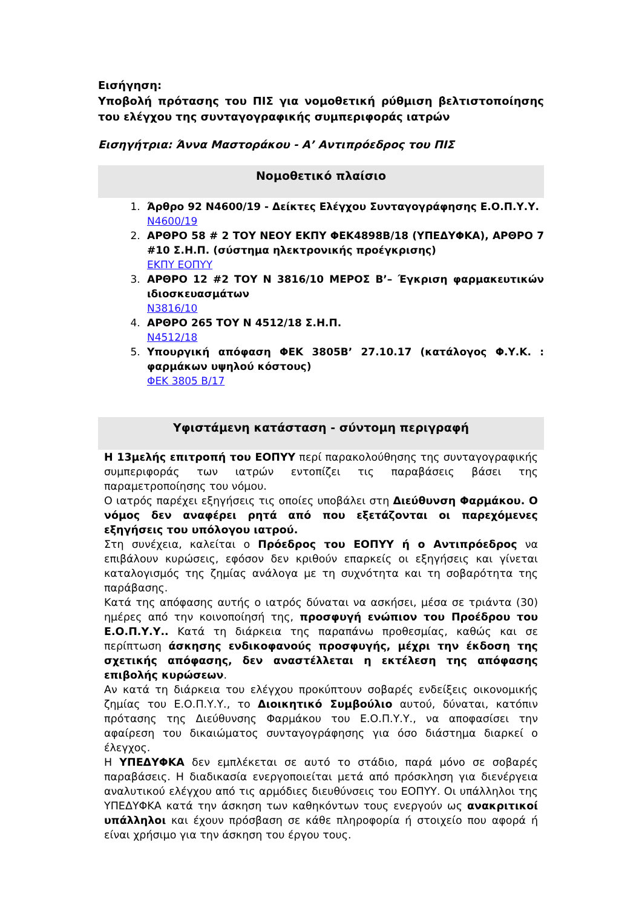Εισήγηση:
Υποβολή πρότασης του ΠΙΣ για νομοθετική ρύθμιση βελτιστοποίησης του ελέγχου της συνταγογραφικής συμπεριφοράς ιατρών
Εισηγήτρια: Άννα Μαστοράκου - Α’ Αντιπρόεδρος του ΠΙΣ
Νομοθετικό πλαίσιο
1. Άρθρο 92 Ν4600/19 - Δείκτες Ελέγχου Συνταγογράφησης Ε.Ο.Π.Υ.Υ.
Ν4600/19
2. ΑΡΘΡΟ 58 # 2 ΤΟΥ ΝΕΟΥ ΕΚΠΥ ΦΕΚ4898Β/18 (ΥΠΕΔΥΦΚΑ), ΑΡΘΡΟ 7 #10 Σ.Η.Π. (σύστημα ηλεκτρονικής προέγκρισης)
ΕΚΠΥ ΕΟΠΥΥ
3. ΑΡΘΡΟ 12 #2 ΤΟΥ Ν 3816/10 ΜΕΡΟΣ Β’– Έγκριση φαρμακευτικών ιδιοσκευασμάτων
Ν3816/10
4. ΑΡΘΡΟ 265 ΤΟΥ Ν 4512/18 Σ.Η.Π.
Ν4512/18
5. Υπουργική απόφαση ΦΕΚ 3805Β’ 27.10.17 (κατάλογος Φ.Υ.Κ. : φαρμάκων υψηλού κόστους)
ΦΕΚ 3805 Β/17
Υφιστάμενη κατάσταση - σύντομη περιγραφή
Η 13μελής επιτροπή του ΕΟΠΥΥ περί παρακολούθησης της συνταγογραφικής συμπεριφοράς των ιατρών εντοπίζει τις παραβάσεις βάσει της παραμετροποίησης του νόμου.
Ο ιατρός παρέχει εξηγήσεις τις οποίες υποβάλει στη Διεύθυνση Φαρμάκου. Ο νόμος δεν αναφέρει ρητά από που εξετάζονται οι παρεχόμενες εξηγήσεις του υπόλογου ιατρού.
Στη συνέχεια, καλείται ο Πρόεδρος του ΕΟΠΥΥ ή ο Αντιπρόεδρος να επιβάλουν κυρώσεις, εφόσον δεν κριθούν επαρκείς οι εξηγήσεις και γίνεται καταλογισμός της ζημίας ανάλογα με τη συχνότητα και τη σοβαρότητα της παράβασης.
Κατά της απόφασης αυτής ο ιατρός δύναται να ασκήσει, μέσα σε τριάντα (30) ημέρες από την κοινοποίησή της, προσφυγή ενώπιον του Προέδρου του Ε.Ο.Π.Υ.Υ.. Κατά τη διάρκεια της παραπάνω προθεσμίας, καθώς και σε περίπτωση άσκησης ενδικοφανούς προσφυγής, μέχρι την έκδοση της σχετικής απόφασης, δεν αναστέλλεται η εκτέλεση της απόφασης επιβολής κυρώσεων.
Αν κατά τη διάρκεια του ελέγχου προκύπτουν σοβαρές ενδείξεις οικονομικής ζημίας του Ε.Ο.Π.Υ.Υ., το Διοικητικό Συμβούλιο αυτού, δύναται, κατόπιν πρότασης της Διεύθυνσης Φαρμάκου του Ε.Ο.Π.Υ.Υ., να αποφασίσει την αφαίρεση του δικαιώματος συνταγογράφησης για όσο διάστημα διαρκεί ο έλεγχος.
Η ΥΠΕΔΥΦΚΑ δεν εμπλέκεται σε αυτό το στάδιο, παρά μόνο σε σοβαρές παραβάσεις. Η διαδικασία ενεργοποιείται μετά από πρόσκληση για διενέργεια αναλυτικού ελέγχου από τις αρμόδιες διευθύνσεις του ΕΟΠΥΥ. Οι υπάλληλοι της ΥΠΕΔΥΦΚΑ κατά την άσκηση των καθηκόντων τους ενεργούν ως ανακριτικοί υπάλληλοι και έχουν πρόσβαση σε κάθε πληροφορία ή στοιχείο που αφορά ή είναι χρήσιμο για την άσκηση του έργου τους.